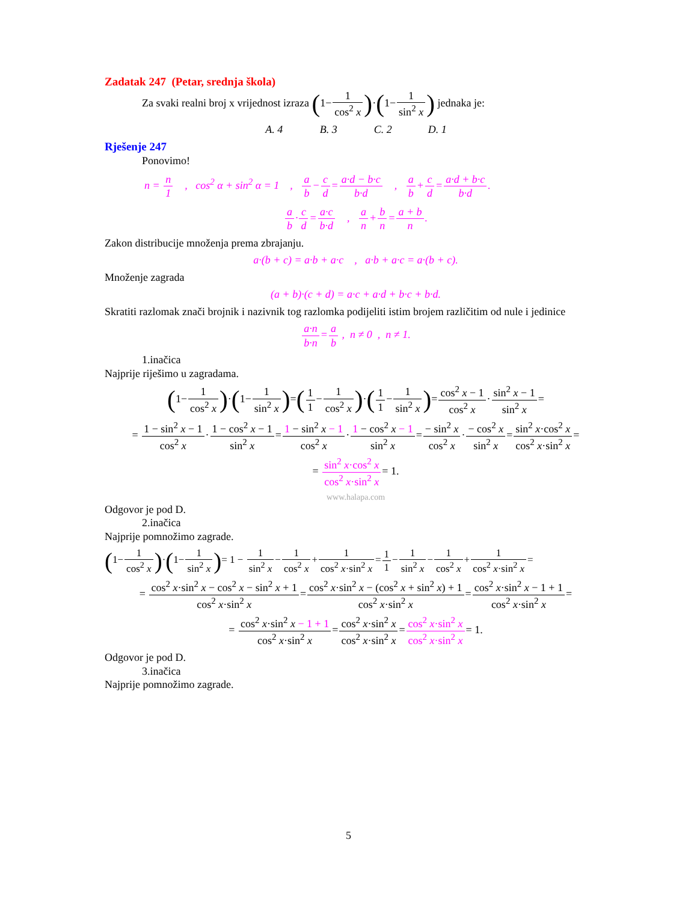Zadatak 247 (Petar, srednja škola)
Za svaki realni broj x vrijednost izraza (1−1 cos<sup>2</sup> x)·(1−1 sin<sup>2</sup> x) jednaka je:
A. 4 B. 3 C. 2 D. 1
Rješenje 247
Ponovimo!
n = n 1 , cos<sup>2</sup> α + sin<sup>2</sup> α = 1 , a b−c d=a·d − b·c b·d , a b+c d=a·d + b·c b·d.
a b·c d=a·c b·d , a n+b n=a + b n.
Zakon distribucije množenja prema zbrajanju.
a·(b + c) = a·b + a·c , a·b + a·c = a·(b + c).
Množenje zagrada
(a + b)·(c + d) = a·c + a·d + b·c + b·d.
Skratiti razlomak znači brojnik i nazivnik tog razlomka podijeliti istim brojem različitim od nule i jedinice
a·n b·n=a b , n ≠ 0 , n ≠ 1.
1.inačica
Najprije riješimo u zagradama.
(1−1 cos<sup>2</sup> x)·(1−1 sin<sup>2</sup> x)=(1 1−1 cos<sup>2</sup> x)·(1 1−1 sin<sup>2</sup> x)=cos<sup>2</sup> x − 1 cos<sup>2</sup> x·sin<sup>2</sup> x − 1 sin<sup>2</sup> x=
= 1 − sin<sup>2</sup> x − 1 cos<sup>2</sup> x·1 − cos<sup>2</sup> x − 1 sin<sup>2</sup> x=1 − sin<sup>2</sup> x − 1 cos<sup>2</sup> x·1 − cos<sup>2</sup> x − 1 sin<sup>2</sup> x=− sin<sup>2</sup> x cos<sup>2</sup> x·− cos<sup>2</sup> x sin<sup>2</sup> x=sin<sup>2</sup> x·cos<sup>2</sup> x cos<sup>2</sup> x·sin<sup>2</sup> x=
= sin<sup>2</sup> x·cos<sup>2</sup> x cos<sup>2</sup> x·sin<sup>2</sup> x= 1.
www.halapa.com
Odgovor je pod D.
2.inačica
Najprije pomnožimo zagrade.
(1−1 cos<sup>2</sup> x)·(1−1 sin<sup>2</sup> x)= 1 − 1 sin<sup>2</sup> x−1 cos<sup>2</sup> x+1 cos<sup>2</sup> x·sin<sup>2</sup> x=1 1−1 sin<sup>2</sup> x−1 cos<sup>2</sup> x+1 cos<sup>2</sup> x·sin<sup>2</sup> x=
= cos<sup>2</sup> x·sin<sup>2</sup> x − cos<sup>2</sup> x − sin<sup>2</sup> x + 1 cos<sup>2</sup> x·sin<sup>2</sup> x=cos<sup>2</sup> x·sin<sup>2</sup> x − (cos<sup>2</sup> x + sin<sup>2</sup> x) + 1 cos<sup>2</sup> x·sin<sup>2</sup> x=cos<sup>2</sup> x·sin<sup>2</sup> x − 1 + 1 cos<sup>2</sup> x·sin<sup>2</sup> x=
= cos<sup>2</sup> x·sin<sup>2</sup> x − 1 + 1 cos<sup>2</sup> x·sin<sup>2</sup> x=cos<sup>2</sup> x·sin<sup>2</sup> x cos<sup>2</sup> x·sin<sup>2</sup> x=cos<sup>2</sup> x·sin<sup>2</sup> x cos<sup>2</sup> x·sin<sup>2</sup> x= 1.
Odgovor je pod D.
3.inačica
Najprije pomnožimo zagrade.
5